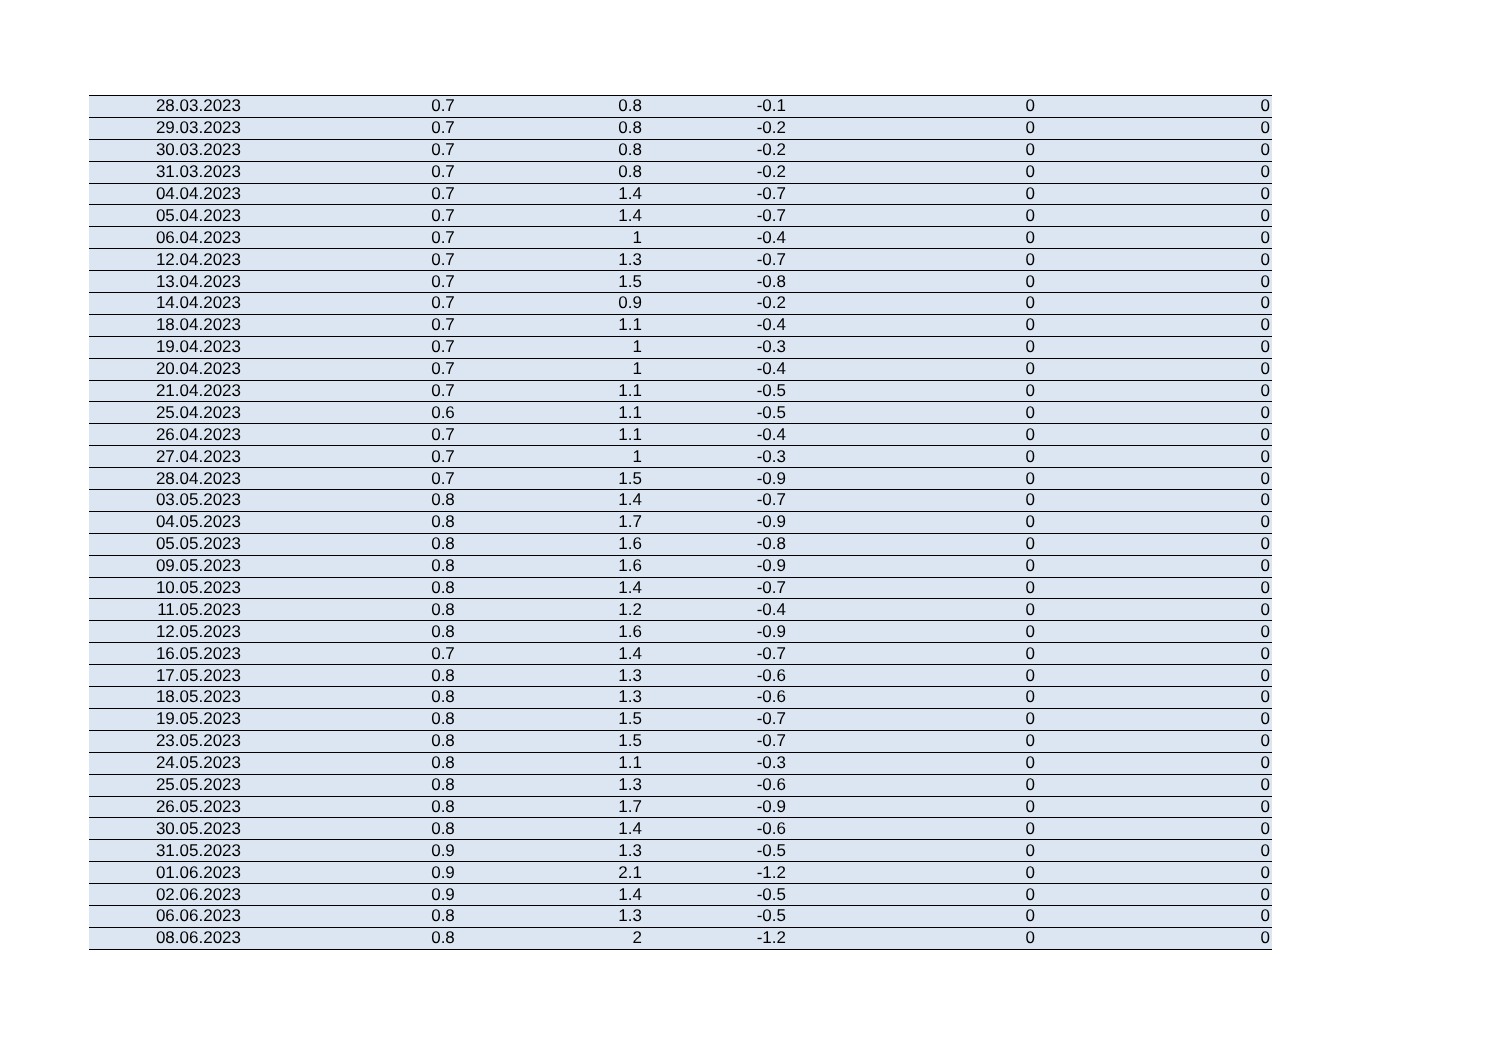| 28.03.2023 | 0.7 | 0.8 | -0.1 | 0 | 0 |
| 29.03.2023 | 0.7 | 0.8 | -0.2 | 0 | 0 |
| 30.03.2023 | 0.7 | 0.8 | -0.2 | 0 | 0 |
| 31.03.2023 | 0.7 | 0.8 | -0.2 | 0 | 0 |
| 04.04.2023 | 0.7 | 1.4 | -0.7 | 0 | 0 |
| 05.04.2023 | 0.7 | 1.4 | -0.7 | 0 | 0 |
| 06.04.2023 | 0.7 | 1 | -0.4 | 0 | 0 |
| 12.04.2023 | 0.7 | 1.3 | -0.7 | 0 | 0 |
| 13.04.2023 | 0.7 | 1.5 | -0.8 | 0 | 0 |
| 14.04.2023 | 0.7 | 0.9 | -0.2 | 0 | 0 |
| 18.04.2023 | 0.7 | 1.1 | -0.4 | 0 | 0 |
| 19.04.2023 | 0.7 | 1 | -0.3 | 0 | 0 |
| 20.04.2023 | 0.7 | 1 | -0.4 | 0 | 0 |
| 21.04.2023 | 0.7 | 1.1 | -0.5 | 0 | 0 |
| 25.04.2023 | 0.6 | 1.1 | -0.5 | 0 | 0 |
| 26.04.2023 | 0.7 | 1.1 | -0.4 | 0 | 0 |
| 27.04.2023 | 0.7 | 1 | -0.3 | 0 | 0 |
| 28.04.2023 | 0.7 | 1.5 | -0.9 | 0 | 0 |
| 03.05.2023 | 0.8 | 1.4 | -0.7 | 0 | 0 |
| 04.05.2023 | 0.8 | 1.7 | -0.9 | 0 | 0 |
| 05.05.2023 | 0.8 | 1.6 | -0.8 | 0 | 0 |
| 09.05.2023 | 0.8 | 1.6 | -0.9 | 0 | 0 |
| 10.05.2023 | 0.8 | 1.4 | -0.7 | 0 | 0 |
| 11.05.2023 | 0.8 | 1.2 | -0.4 | 0 | 0 |
| 12.05.2023 | 0.8 | 1.6 | -0.9 | 0 | 0 |
| 16.05.2023 | 0.7 | 1.4 | -0.7 | 0 | 0 |
| 17.05.2023 | 0.8 | 1.3 | -0.6 | 0 | 0 |
| 18.05.2023 | 0.8 | 1.3 | -0.6 | 0 | 0 |
| 19.05.2023 | 0.8 | 1.5 | -0.7 | 0 | 0 |
| 23.05.2023 | 0.8 | 1.5 | -0.7 | 0 | 0 |
| 24.05.2023 | 0.8 | 1.1 | -0.3 | 0 | 0 |
| 25.05.2023 | 0.8 | 1.3 | -0.6 | 0 | 0 |
| 26.05.2023 | 0.8 | 1.7 | -0.9 | 0 | 0 |
| 30.05.2023 | 0.8 | 1.4 | -0.6 | 0 | 0 |
| 31.05.2023 | 0.9 | 1.3 | -0.5 | 0 | 0 |
| 01.06.2023 | 0.9 | 2.1 | -1.2 | 0 | 0 |
| 02.06.2023 | 0.9 | 1.4 | -0.5 | 0 | 0 |
| 06.06.2023 | 0.8 | 1.3 | -0.5 | 0 | 0 |
| 08.06.2023 | 0.8 | 2 | -1.2 | 0 | 0 |